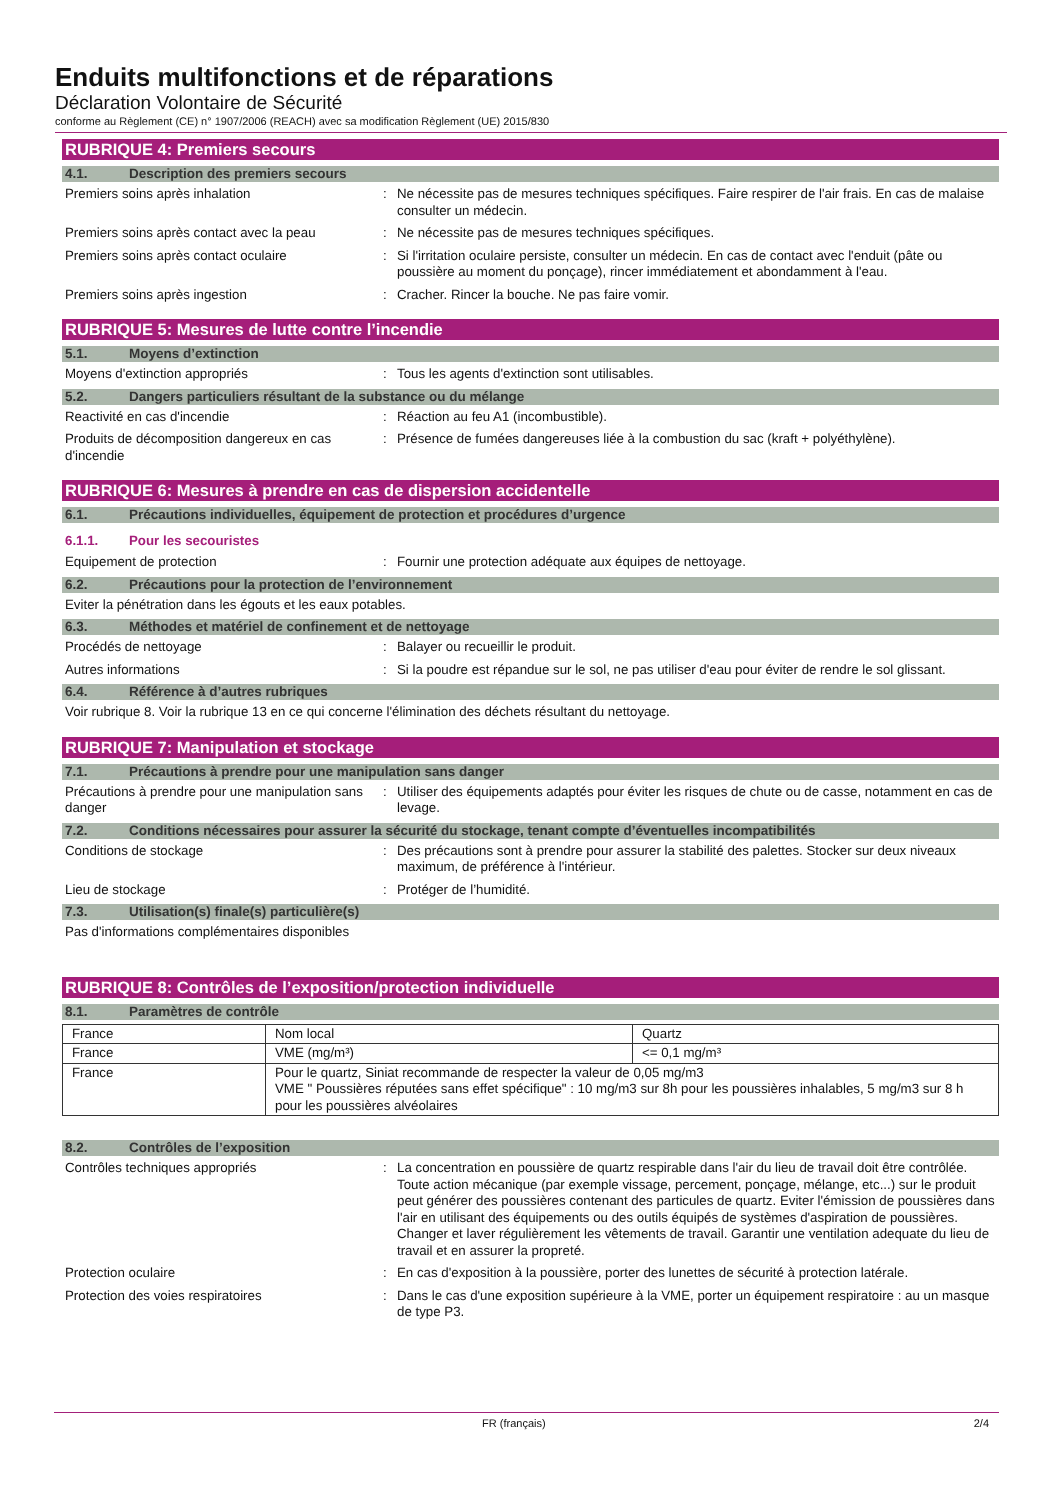Enduits multifonctions et de réparations
Déclaration Volontaire de Sécurité
conforme au Règlement (CE) n° 1907/2006 (REACH) avec sa modification Règlement (UE) 2015/830
RUBRIQUE 4: Premiers secours
4.1. Description des premiers secours
Premiers soins après inhalation : Ne nécessite pas de mesures techniques spécifiques. Faire respirer de l'air frais. En cas de malaise consulter un médecin.
Premiers soins après contact avec la peau
: Ne nécessite pas de mesures techniques spécifiques.
Premiers soins après contact oculaire : Si l'irritation oculaire persiste, consulter un médecin. En cas de contact avec l'enduit (pâte ou poussière au moment du ponçage), rincer immédiatement et abondamment à l'eau.
Premiers soins après ingestion : Cracher. Rincer la bouche. Ne pas faire vomir.
RUBRIQUE 5: Mesures de lutte contre l’incendie
5.1. Moyens d’extinction
Moyens d'extinction appropriés : Tous les agents d'extinction sont utilisables.
5.2. Dangers particuliers résultant de la substance ou du mélange
Reactivité en cas d'incendie : Réaction au feu A1 (incombustible).
Produits de décomposition dangereux en cas d'incendie
: Présence de fumées dangereuses liée à la combustion du sac (kraft + polyéthylène).
RUBRIQUE 6: Mesures à prendre en cas de dispersion accidentelle
6.1. Précautions individuelles, équipement de protection et procédures d’urgence
6.1.1. Pour les secouristes
Equipement de protection : Fournir une protection adéquate aux équipes de nettoyage.
6.2. Précautions pour la protection de l’environnement
Eviter la pénétration dans les égouts et les eaux potables.
6.3. Méthodes et matériel de confinement et de nettoyage
Procédés de nettoyage : Balayer ou recueillir le produit.
Autres informations : Si la poudre est répandue sur le sol, ne pas utiliser d'eau pour éviter de rendre le sol glissant.
6.4. Référence à d’autres rubriques
Voir rubrique 8. Voir la rubrique 13 en ce qui concerne l'élimination des déchets résultant du nettoyage.
RUBRIQUE 7: Manipulation et stockage
7.1. Précautions à prendre pour une manipulation sans danger
Précautions à prendre pour une manipulation sans danger
: Utiliser des équipements adaptés pour éviter les risques de chute ou de casse, notamment en cas de levage.
7.2. Conditions nécessaires pour assurer la sécurité du stockage, tenant compte d’éventuelles incompatibilités
Conditions de stockage : Des précautions sont à prendre pour assurer la stabilité des palettes. Stocker sur deux niveaux maximum, de préférence à l'intérieur.
Lieu de stockage : Protéger de l’humidité.
7.3. Utilisation(s) finale(s) particulière(s)
Pas d'informations complémentaires disponibles
RUBRIQUE 8: Contrôles de l’exposition/protection individuelle
8.1. Paramètres de contrôle
| France | Nom local | Quartz |
| France | VME (mg/m³) | <= 0,1 mg/m³ |
| France | Pour le quartz, Siniat recommande de respecter la valeur de 0,05 mg/m3 VME " Poussières réputées sans effet spécifique" : 10 mg/m3 sur 8h pour les poussières inhalables, 5 mg/m3 sur 8 h pour les poussières alvéolaires | |
8.2. Contrôles de l’exposition
Contrôles techniques appropriés : La concentration en poussière de quartz respirable dans l'air du lieu de travail doit être contrôlée. Toute action mécanique (par exemple vissage, percement, ponçage, mélange, etc...) sur le produit peut générer des poussières contenant des particules de quartz. Eviter l'émission de poussières dans l'air en utilisant des équipements ou des outils équipés de systèmes d'aspiration de poussières. Changer et laver régulièrement les vêtements de travail. Garantir une ventilation adequate du lieu de travail et en assurer la propreté.
Protection oculaire : En cas d'exposition à la poussière, porter des lunettes de sécurité à protection latérale.
Protection des voies respiratoires : Dans le cas d'une exposition supérieure à la VME, porter un équipement respiratoire : au un masque de type P3.
FR (français) 2/4